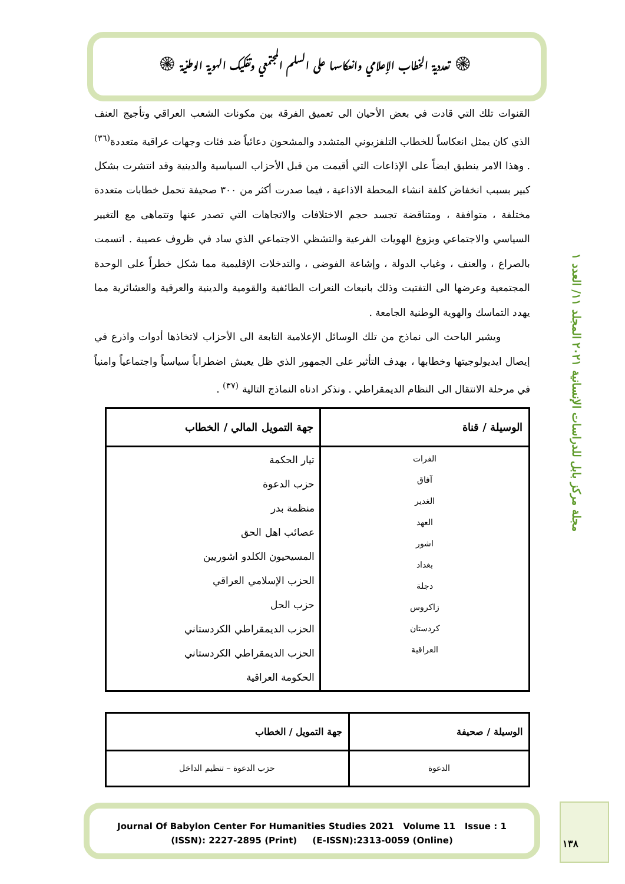۞ تعددية الخطاب الإعلامي وانعكاسها على السلم المجتمعي وتفكيك الهوية الوطنية ۞
مجلة مركز بابل للدراسات الإنسانية ٢٠٢١ المجلد ١١/ العدد ١
القنوات تلك التي قادت في بعض الأحيان الى تعميق الفرقة بين مكونات الشعب العراقي وتأجيج العنف الذي كان يمثل انعكاساً للخطاب التلفزيوني المتشدد والمشحون دعائياً ضد فئات وجهات عراقية متعددة<sup>(٣٦)</sup> . وهذا الامر ينطبق ايضاً على الإذاعات التي أقيمت من قبل الأحزاب السياسية والدينية وقد انتشرت بشكل كبير بسبب انخفاض كلفة انشاء المحطة الاذاعية ، فيما صدرت أكثر من ٣٠٠ صحيفة تحمل خطابات متعددة مختلفة ، متوافقة ، ومتناقضة تجسد حجم الاختلافات والاتجاهات التي تصدر عنها وتتماهى مع التغيير السياسي والاجتماعي وبزوغ الهويات الفرعية والتشظي الاجتماعي الذي ساد في ظروف عصيبة . اتسمت بالصراع ، والعنف ، وغياب الدولة ، وإشاعة الفوضى ، والتدخلات الإقليمية مما شكل خطراً على الوحدة المجتمعية وعرضها الى التفتيت وذلك بانبعاث النعرات الطائفية والقومية والدينية والعرقية والعشائرية مما يهدد التماسك والهوية الوطنية الجامعة .
ويشير الباحث الى نماذج من تلك الوسائل الإعلامية التابعة الى الأحزاب لاتخاذها أدوات واذرع في إيصال ايديولوجيتها وخطابها ، بهدف التأثير على الجمهور الذي ظل يعيش اضطراباً سياسياً واجتماعياً وامنياً في مرحلة الانتقال الى النظام الديمقراطي . ونذكر ادناه النماذج التالية <sup>(٣٧)</sup> .
| الوسيلة / قناة | جهة التمويل المالي / الخطاب |
| --- | --- |
| الفرات آفاق الغدير العهد اشور بغداد دجلة زاكروس كردستان العراقية | تيار الحكمة حزب الدعوة منظمة بدر عصائب اهل الحق المسيحيون الكلدو اشوريين الحزب الإسلامي العراقي حزب الحل الحزب الديمقراطي الكردستاني الحزب الديمقراطي الكردستاني الحكومة العراقية |
| الوسيلة / صحيفة | جهة التمويل / الخطاب |
| --- | --- |
| الدعوة | حزب الدعوة – تنظيم الداخل |
Journal Of Babylon Center For Humanities Studies 2021 Volume 11 Issue : 1
(ISSN): 2227-2895 (Print) (E-ISSN):2313-0059 (Online)
١٣٨